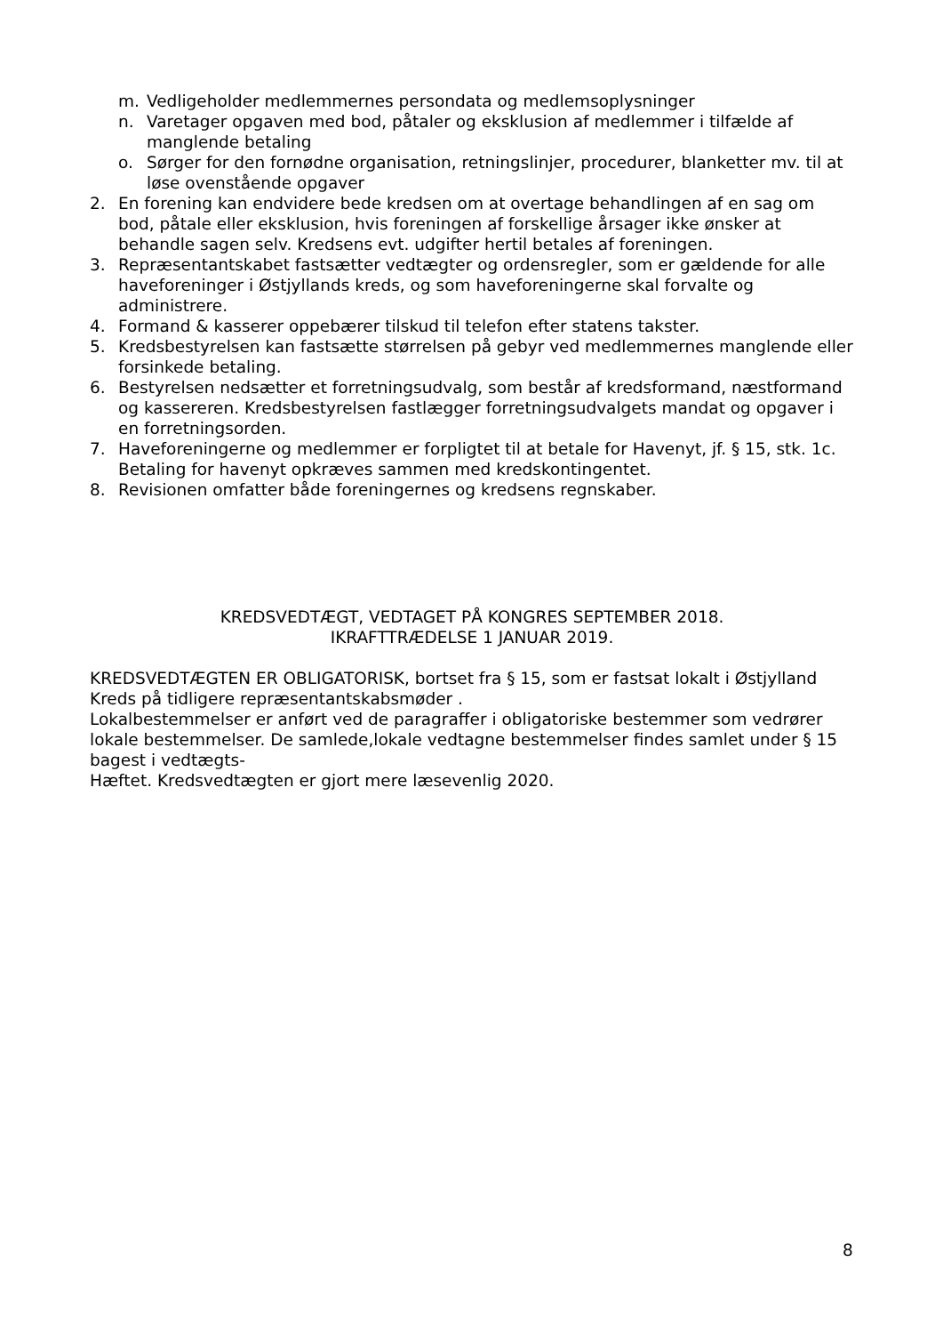m. Vedligeholder medlemmernes persondata og medlemsoplysninger
n. Varetager opgaven med bod, påtaler og eksklusion af medlemmer i tilfælde af manglende betaling
o. Sørger for den fornødne organisation, retningslinjer, procedurer, blanketter mv. til at løse ovenstående opgaver
2. En forening kan endvidere bede kredsen om at overtage behandlingen af en sag om bod, påtale eller eksklusion, hvis foreningen af forskellige årsager ikke ønsker at behandle sagen selv. Kredsens evt. udgifter hertil betales af foreningen.
3. Repræsentantskabet fastsætter vedtægter og ordensregler, som er gældende for alle haveforeninger i Østjyllands kreds, og som haveforeningerne skal forvalte og administrere.
4. Formand & kasserer oppebærer tilskud til telefon efter statens takster.
5. Kredsbestyrelsen kan fastsætte størrelsen på gebyr ved medlemmernes manglende eller forsinkede betaling.
6. Bestyrelsen nedsætter et forretningsudvalg, som består af kredsformand, næstformand og kassereren. Kredsbestyrelsen fastlægger forretningsudvalgets mandat og opgaver i en forretningsorden.
7. Haveforeningerne og medlemmer er forpligtet til at betale for Havenyt, jf. § 15, stk. 1c. Betaling for havenyt opkræves sammen med kredskontingentet.
8. Revisionen omfatter både foreningernes og kredsens regnskaber.
KREDSVEDTÆGT, VEDTAGET PÅ KONGRES SEPTEMBER 2018.
IKRAFTTRÆDELSE 1 JANUAR 2019.
KREDSVEDTÆGTEN ER OBLIGATORISK, bortset fra § 15, som er fastsat lokalt i Østjylland Kreds på tidligere repræsentantskabsmøder .
Lokalbestemmelser er anført ved de paragraffer i obligatoriske bestemmer som vedrører lokale bestemmelser. De samlede,lokale vedtagne bestemmelser findes samlet under § 15 bagest i vedtægts-
Hæftet. Kredsvedtægten er gjort mere læsevenlig 2020.
8